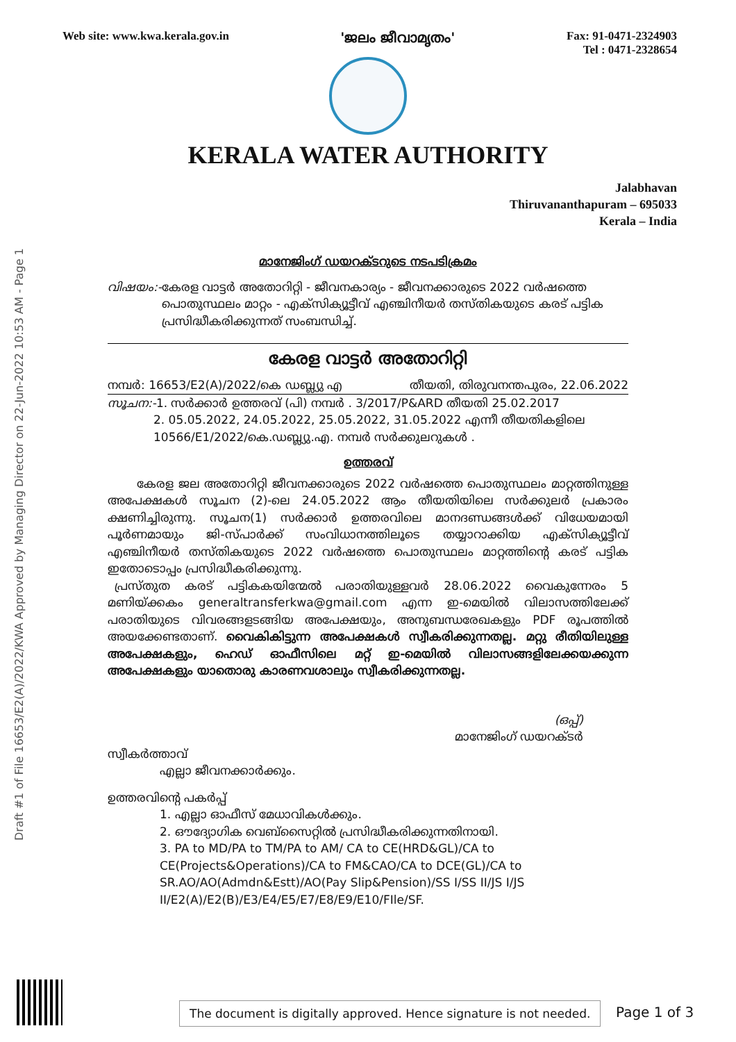Web site: www.kwa.kerala.gov.in 'ജലം ജീവാമൃതം' Fax: 91-0471-2324903
Tel : 0471-2328654
KERALA WATER AUTHORITY
Jalabhavan
Thiruvananthapuram – 695033
Kerala – India
മാനേജിംഗ് ഡയറക്ടറുടെ നടപടിക്രമം
വിഷയം:-കേരള വാട്ടർ അതോറിറ്റി - ജീവനകാര്യം - ജീവനക്കാരുടെ 2022 വർഷത്തെ
പൊതുസ്ഥലം മാറ്റം - എക്സിക്യൂട്ടീവ് എഞ്ചിനീയർ തസ്തികയുടെ കരട് പട്ടിക
പ്രസിദ്ധീകരിക്കുന്നത് സംബന്ധിച്ച്.
കേരള വാട്ടർ അതോറിറ്റി
നമ്പർ: 16653/E2(A)/2022/കെ ഡബ്ല്യു എ തീയതി, തിരുവനന്തപുരം, 22.06.2022
സൂചന:-1. സർക്കാർ ഉത്തരവ് (പി) നമ്പർ . 3/2017/P&ARD തീയതി 25.02.2017
2. 05.05.2022, 24.05.2022, 25.05.2022, 31.05.2022 എന്നീ തീയതികളിലെ
10566/E1/2022/കെ.ഡബ്ല്യു.എ. നമ്പർ സർക്കുലറുകൾ .
ഉത്തരവ്
കേരള ജല അതോറിറ്റി ജീവനക്കാരുടെ 2022 വർഷത്തെ പൊതുസ്ഥലം മാറ്റത്തിനുള്ള അപേക്ഷകൾ സൂചന (2)-ലെ 24.05.2022 ആം തീയതിയിലെ സർക്കുലർ പ്രകാരം ക്ഷണിച്ചിരുന്നു. സൂചന(1) സർക്കാർ ഉത്തരവിലെ മാനദണ്ഡങ്ങൾക്ക് വിധേയമായി പൂർണമായും ജി-സ്പാർക്ക് സംവിധാനത്തിലൂടെ തയ്യാറാക്കിയ എക്സിക്യൂട്ടീവ് എഞ്ചിനീയർ തസ്തികയുടെ 2022 വർഷത്തെ പൊതുസ്ഥലം മാറ്റത്തിന്റെ കരട് പട്ടിക ഇതോടൊപ്പം പ്രസിദ്ധീകരിക്കുന്നു.
പ്രസ്തുത കരട് പട്ടികകയിന്മേൽ പരാതിയുള്ളവർ 28.06.2022 വൈകുന്നേരം 5 മണിയ്ക്കകം generaltransferkwa@gmail.com എന്ന ഇ-മെയിൽ വിലാസത്തിലേക്ക് പരാതിയുടെ വിവരങ്ങളടങ്ങിയ അപേക്ഷയും, അനുബന്ധരേഖകളും PDF രൂപത്തിൽ അയക്കേണ്ടതാണ്. വൈകികിട്ടുന്ന അപേക്ഷകൾ സ്വീകരിക്കുന്നതല്ല. മറ്റു രീതിയിലുള്ള അപേക്ഷകളും, ഹെഡ് ഓഫീസിലെ മറ്റ് ഇ-മെയിൽ വിലാസങ്ങളിലേക്കയക്കുന്ന അപേക്ഷകളും യാതൊരു കാരണവശാലും സ്വീകരിക്കുന്നതല്ല.
(ഒപ്പ്)
മാനേജിംഗ് ഡയറക്ടർ
സ്വീകർത്താവ്
എല്ലാ ജീവനക്കാർക്കും.
ഉത്തരവിന്റെ പകർപ്പ്
1. എല്ലാ ഓഫീസ് മേധാവികൾക്കും.
2. ഔദ്യോഗിക വെബ്സൈറ്റിൽ പ്രസിദ്ധീകരിക്കുന്നതിനായി.
3. PA to MD/PA to TM/PA to AM/ CA to CE(HRD&GL)/CA to CE(Projects&Operations)/CA to FM&CAO/CA to DCE(GL)/CA to SR.AO/AO(Admdn&Estt)/AO(Pay Slip&Pension)/SS I/SS II/JS I/JS II/E2(A)/E2(B)/E3/E4/E5/E7/E8/E9/E10/FIle/SF.
Draft #1 of File 16653/E2(A)/2022/KWA Approved by Managing Director on 22-Jun-2022 10:53 AM - Page 1
The document is digitally approved. Hence signature is not needed.
Page 1 of 3